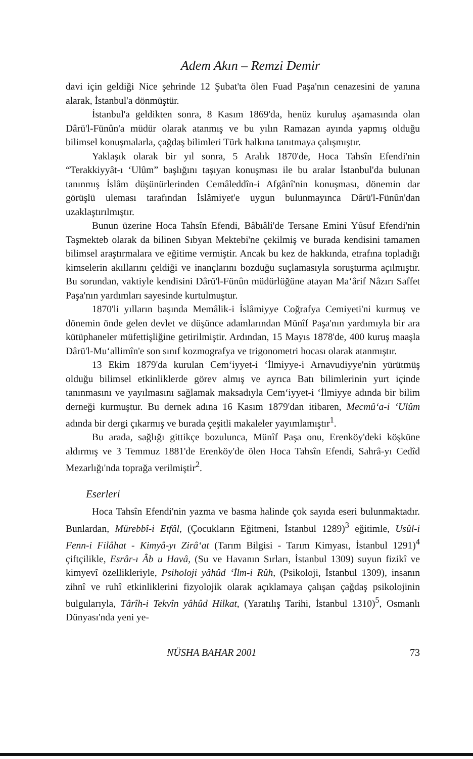Adem Akın – Remzi Demir
davi için geldiği Nice şehrinde 12 Şubat'ta ölen Fuad Paşa'nın cenazesini de yanına alarak, İstanbul'a dönmüştür.
İstanbul'a geldikten sonra, 8 Kasım 1869'da, henüz kuruluş aşamasında olan Dârü'l-Fünûn'a müdür olarak atanmış ve bu yılın Ramazan ayında yapmış olduğu bilimsel konuşmalarla, çağdaş bilimleri Türk halkına tanıtmaya çalışmıştır.
Yaklaşık olarak bir yıl sonra, 5 Aralık 1870'de, Hoca Tahsîn Efendi'nin “Terakkiyyât-ı ‘Ulûm” başlığını taşıyan konuşması ile bu aralar İstanbul'da bulunan tanınmış İslâm düşünürlerinden Cemâleddîn-i Afgânî'nin konuşması, dönemin dar görüşlü uleması tarafından İslâmiyet'e uygun bulunmayınca Dârü'l-Fünûn'dan uzaklaştırılmıştır.
Bunun üzerine Hoca Tahsîn Efendi, Bâbıâli'de Tersane Emini Yûsuf Efendi'nin Taşmekteb olarak da bilinen Sıbyan Mektebi'ne çekilmiş ve burada kendisini tamamen bilimsel araştırmalara ve eğitime vermiştir. Ancak bu kez de hakkında, etrafına topladığı kimselerin akıllarını çeldiği ve inançlarını bozduğu suçlamasıyla soruşturma açılmıştır. Bu sorundan, vaktiyle kendisini Dârü'l-Fünûn müdürlüğüne atayan Ma‘ârif Nâzırı Saffet Paşa'nın yardımları sayesinde kurtulmuştur.
1870'li yılların başında Memâlik-i İslâmiyye Coğrafya Cemiyeti'ni kurmuş ve dönemin önde gelen devlet ve düşünce adamlarından Münîf Paşa'nın yardımıyla bir ara kütüphaneler müfettişliğine getirilmiştir. Ardından, 15 Mayıs 1878'de, 400 kuruş maaşla Dârü'l-Mu‘allimîn'e son sınıf kozmografya ve trigonometri hocası olarak atanmıştır.
13 Ekim 1879'da kurulan Cem‘iyyet-i ‘İlmiyye-i Arnavudiyye'nin yürütmüş olduğu bilimsel etkinliklerde görev almış ve ayrıca Batı bilimlerinin yurt içinde tanınmasını ve yayılmasını sağlamak maksadıyla Cem‘iyyet-i ‘İlmiyye adında bir bilim derneği kurmuştur. Bu dernek adına 16 Kasım 1879'dan itibaren, Mecmû‘a-i ‘Ulûm adında bir dergi çıkarmış ve burada çeşitli makaleler yayımlamıştır<sup>1</sup>.
Bu arada, sağlığı gittikçe bozulunca, Münîf Paşa onu, Erenköy'deki köşküne aldırmış ve 3 Temmuz 1881'de Erenköy'de ölen Hoca Tahsîn Efendi, Sahrâ-yı Cedîd Mezarlığı'nda toprağa verilmiştir<sup>2</sup>.
Eserleri
Hoca Tahsîn Efendi'nin yazma ve basma halinde çok sayıda eseri bulunmaktadır. Bunlardan, Mürebbî-i Etfâl, (Çocukların Eğitmeni, İstanbul 1289)<sup>3</sup> eğitimle, Usûl-i Fenn-i Filâhat - Kimyâ-yı Zirâ‘at (Tarım Bilgisi - Tarım Kimyası, İstanbul 1291)<sup>4</sup> çiftçilikle, Esrâr-ı Âb u Havâ, (Su ve Havanın Sırları, İstanbul 1309) suyun fizikî ve kimyevî özellikleriyle, Psiholoji yâhûd ‘İlm-i Rûh, (Psikoloji, İstanbul 1309), insanın zihnî ve ruhî etkinliklerini fizyolojik olarak açıklamaya çalışan çağdaş psikolojinin bulgularıyla, Târîh-i Tekvîn yâhûd Hilkat, (Yaratılış Tarihi, İstanbul 1310)<sup>5</sup>, Osmanlı Dünyası'nda yeni ye-
NÜSHA BAHAR 2001 73